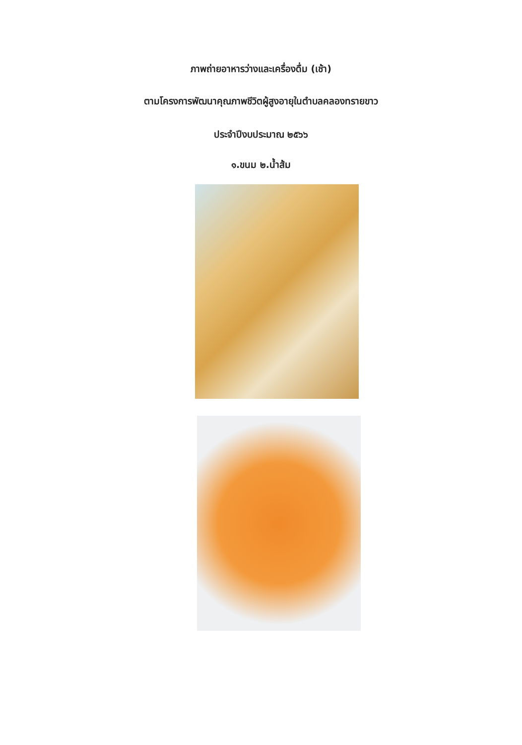ภาพถ่ายอาหารว่างและเครื่องดื่ม (เช้า)
ตามโครงการพัฒนาคุณภาพชีวิตผู้สูงอายุในตำบลคลองทรายขาว
ประจำปีงบประมาณ ๒๕๖๖
๑.ขนม ๒.น้ำส้ม